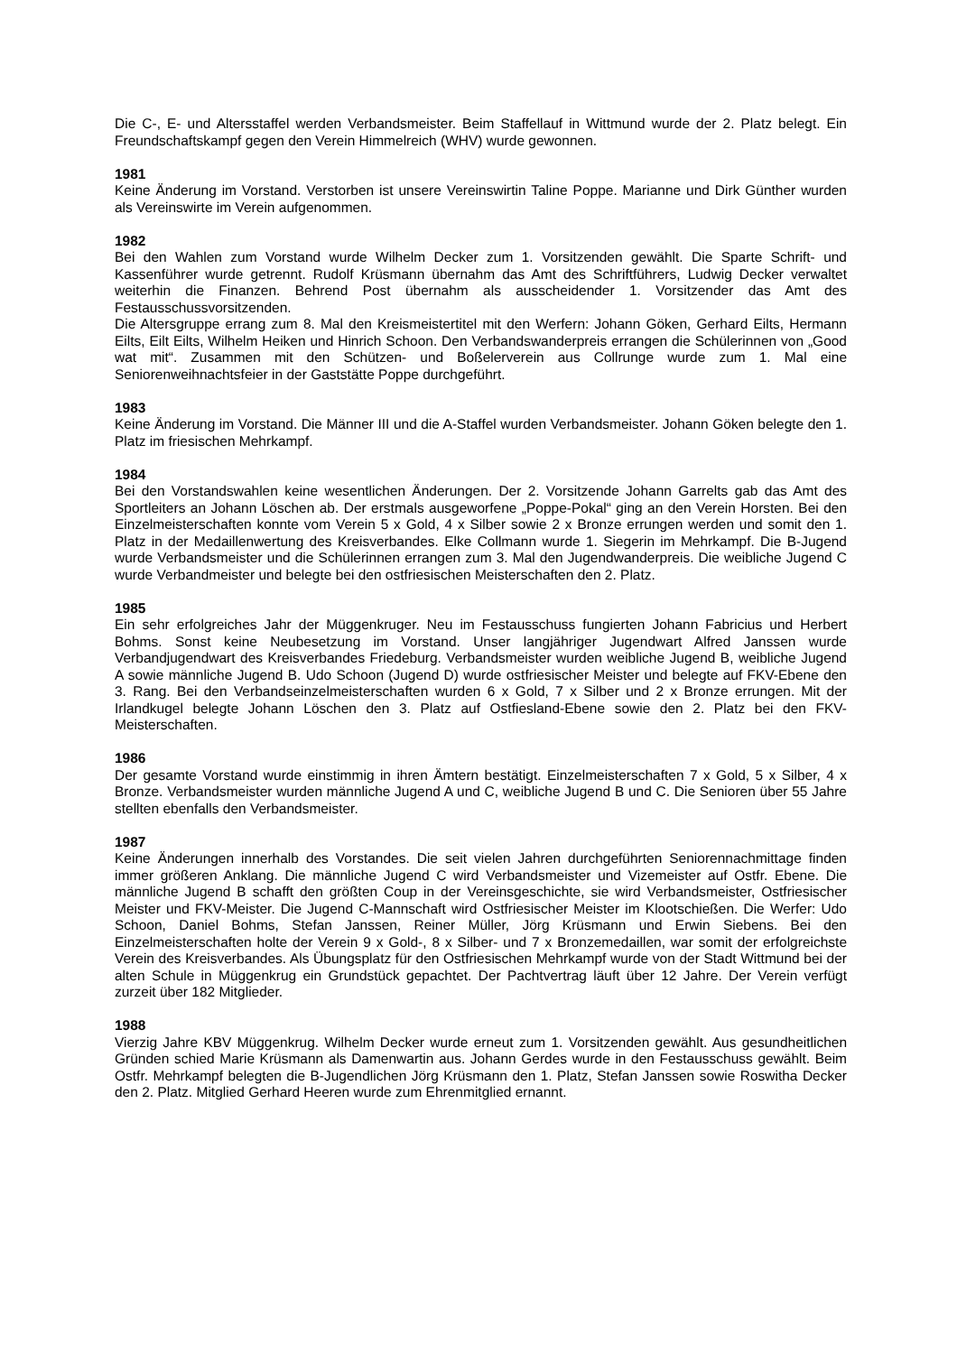Die C-, E- und Altersstaffel werden Verbandsmeister. Beim Staffellauf in Wittmund wurde der 2. Platz belegt. Ein Freundschaftskampf gegen den Verein Himmelreich (WHV) wurde gewonnen.
1981
Keine Änderung im Vorstand. Verstorben ist unsere Vereinswirtin Taline Poppe. Marianne und Dirk Günther wurden als Vereinswirte im Verein aufgenommen.
1982
Bei den Wahlen zum Vorstand wurde Wilhelm Decker zum 1. Vorsitzenden gewählt. Die Sparte Schrift- und Kassenführer wurde getrennt. Rudolf Krüsmann übernahm das Amt des Schriftführers, Ludwig Decker verwaltet weiterhin die Finanzen. Behrend Post übernahm als ausscheidender 1. Vorsitzender das Amt des Festausschussvorsitzenden.
Die Altersgruppe errang zum 8. Mal den Kreismeistertitel mit den Werfern: Johann Göken, Gerhard Eilts, Hermann Eilts, Eilt Eilts, Wilhelm Heiken und Hinrich Schoon. Den Verbandswanderpreis errangen die Schülerinnen von „Good wat mit“. Zusammen mit den Schützen- und Boßelerverein aus Collrunge wurde zum 1. Mal eine Seniorenweihnachtsfeier in der Gaststätte Poppe durchgeführt.
1983
Keine Änderung im Vorstand. Die Männer III und die A-Staffel wurden Verbandsmeister. Johann Göken belegte den 1. Platz im friesischen Mehrkampf.
1984
Bei den Vorstandswahlen keine wesentlichen Änderungen. Der 2. Vorsitzende Johann Garrelts gab das Amt des Sportleiters an Johann Löschen ab. Der erstmals ausgeworfene „Poppe-Pokal“ ging an den Verein Horsten. Bei den Einzelmeisterschaften konnte vom Verein 5 x Gold, 4 x Silber sowie 2 x Bronze errungen werden und somit den 1. Platz in der Medaillenwertung des Kreisverbandes. Elke Collmann wurde 1. Siegerin im Mehrkampf. Die B-Jugend wurde Verbandsmeister und die Schülerinnen errangen zum 3. Mal den Jugendwanderpreis. Die weibliche Jugend C wurde Verbandmeister und belegte bei den ostfriesischen Meisterschaften den 2. Platz.
1985
Ein sehr erfolgreiches Jahr der Müggenkruger. Neu im Festausschuss fungierten Johann Fabricius und Herbert Bohms. Sonst keine Neubesetzung im Vorstand. Unser langjähriger Jugendwart Alfred Janssen wurde Verbandjugendwart des Kreisverbandes Friedeburg. Verbandsmeister wurden weibliche Jugend B, weibliche Jugend A sowie männliche Jugend B. Udo Schoon (Jugend D) wurde ostfriesischer Meister und belegte auf FKV-Ebene den 3. Rang. Bei den Verbandseinzelmeisterschaften wurden 6 x Gold, 7 x Silber und 2 x Bronze errungen. Mit der Irlandkugel belegte Johann Löschen den 3. Platz auf Ostfiesland-Ebene sowie den 2. Platz bei den FKV-Meisterschaften.
1986
Der gesamte Vorstand wurde einstimmig in ihren Ämtern bestätigt. Einzelmeisterschaften 7 x Gold, 5 x Silber, 4 x Bronze. Verbandsmeister wurden männliche Jugend A und C, weibliche Jugend B und C. Die Senioren über 55 Jahre stellten ebenfalls den Verbandsmeister.
1987
Keine Änderungen innerhalb des Vorstandes. Die seit vielen Jahren durchgeführten Seniorennachmittage finden immer größeren Anklang. Die männliche Jugend C wird Verbandsmeister und Vizemeister auf Ostfr. Ebene. Die männliche Jugend B schafft den größten Coup in der Vereinsgeschichte, sie wird Verbandsmeister, Ostfriesischer Meister und FKV-Meister. Die Jugend C-Mannschaft wird Ostfriesischer Meister im Klootschießen. Die Werfer: Udo Schoon, Daniel Bohms, Stefan Janssen, Reiner Müller, Jörg Krüsmann und Erwin Siebens. Bei den Einzelmeisterschaften holte der Verein 9 x Gold-, 8 x Silber- und 7 x Bronzemedaillen, war somit der erfolgreichste Verein des Kreisverbandes. Als Übungsplatz für den Ostfriesischen Mehrkampf wurde von der Stadt Wittmund bei der alten Schule in Müggenkrug ein Grundstück gepachtet. Der Pachtvertrag läuft über 12 Jahre. Der Verein verfügt zurzeit über 182 Mitglieder.
1988
Vierzig Jahre KBV Müggenkrug. Wilhelm Decker wurde erneut zum 1. Vorsitzenden gewählt. Aus gesundheitlichen Gründen schied Marie Krüsmann als Damenwartin aus. Johann Gerdes wurde in den Festausschuss gewählt. Beim Ostfr. Mehrkampf belegten die B-Jugendlichen Jörg Krüsmann den 1. Platz, Stefan Janssen sowie Roswitha Decker den 2. Platz. Mitglied Gerhard Heeren wurde zum Ehrenmitglied ernannt.